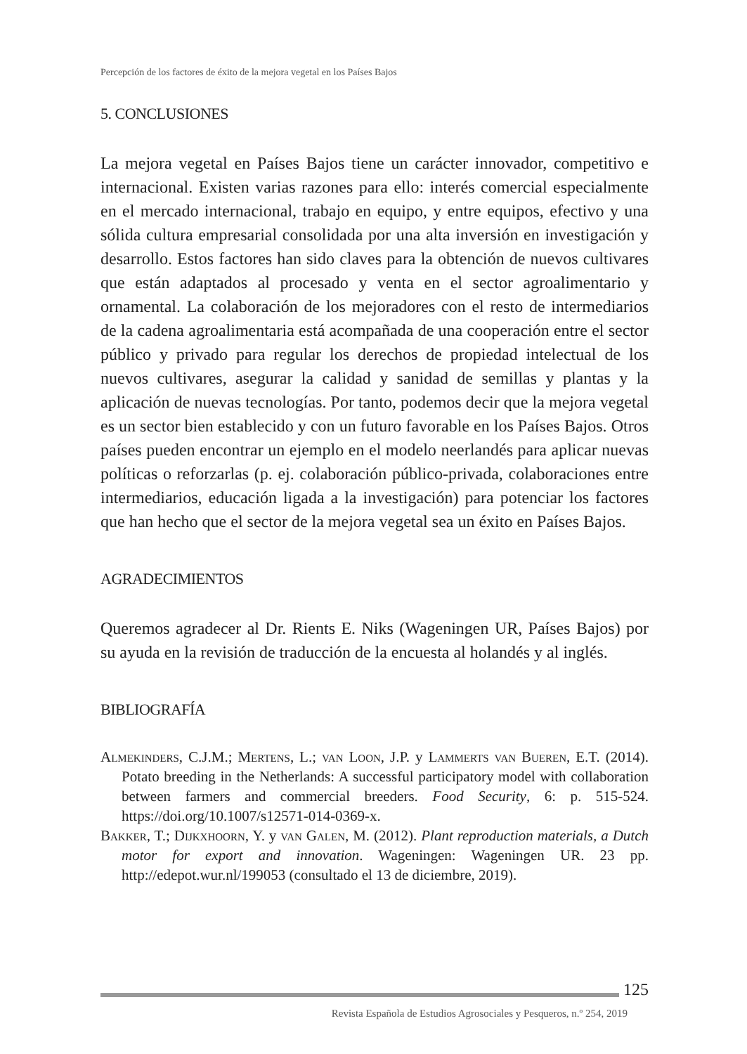Percepción de los factores de éxito de la mejora vegetal en los Países Bajos
5. CONCLUSIONES
La mejora vegetal en Países Bajos tiene un carácter innovador, competitivo e internacional. Existen varias razones para ello: interés comercial especialmente en el mercado internacional, trabajo en equipo, y entre equipos, efectivo y una sólida cultura empresarial consolidada por una alta inversión en investigación y desarrollo. Estos factores han sido claves para la obtención de nuevos cultivares que están adaptados al procesado y venta en el sector agroalimentario y ornamental. La colaboración de los mejoradores con el resto de intermediarios de la cadena agroalimentaria está acompañada de una cooperación entre el sector público y privado para regular los derechos de propiedad intelectual de los nuevos cultivares, asegurar la calidad y sanidad de semillas y plantas y la aplicación de nuevas tecnologías. Por tanto, podemos decir que la mejora vegetal es un sector bien establecido y con un futuro favorable en los Países Bajos. Otros países pueden encontrar un ejemplo en el modelo neerlandés para aplicar nuevas políticas o reforzarlas (p. ej. colaboración público-privada, colaboraciones entre intermediarios, educación ligada a la investigación) para potenciar los factores que han hecho que el sector de la mejora vegetal sea un éxito en Países Bajos.
AGRADECIMIENTOS
Queremos agradecer al Dr. Rients E. Niks (Wageningen UR, Países Bajos) por su ayuda en la revisión de traducción de la encuesta al holandés y al inglés.
BIBLIOGRAFÍA
Almekinders, C.J.M.; Mertens, L.; van Loon, J.P. y Lammerts van Bueren, E.T. (2014). Potato breeding in the Netherlands: A successful participatory model with collaboration between farmers and commercial breeders. Food Security, 6: p. 515-524. https://doi.org/10.1007/s12571-014-0369-x.
Bakker, T.; Dijkxhoorn, Y. y van Galen, M. (2012). Plant reproduction materials, a Dutch motor for export and innovation. Wageningen: Wageningen UR. 23 pp. http://edepot.wur.nl/199053 (consultado el 13 de diciembre, 2019).
125
Revista Española de Estudios Agrosociales y Pesqueros, n.º 254, 2019